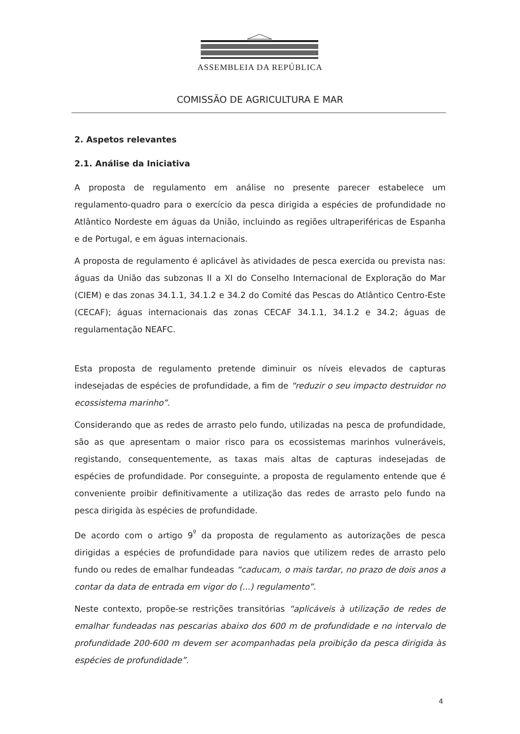ASSEMBLEIA DA REPÚBLICA
COMISSÃO DE AGRICULTURA E MAR
2. Aspetos relevantes
2.1. Análise da Iniciativa
A proposta de regulamento em análise no presente parecer estabelece um regulamento-quadro para o exercício da pesca dirigida a espécies de profundidade no Atlântico Nordeste em águas da União, incluindo as regiões ultraperiféricas de Espanha e de Portugal, e em águas internacionais.
A proposta de regulamento é aplicável às atividades de pesca exercida ou prevista nas: águas da União das subzonas II a XI do Conselho Internacional de Exploração do Mar (CIEM) e das zonas 34.1.1, 34.1.2 e 34.2 do Comité das Pescas do Atlântico Centro-Este (CECAF); águas internacionais das zonas CECAF 34.1.1, 34.1.2 e 34.2; águas de regulamentação NEAFC.
Esta proposta de regulamento pretende diminuir os níveis elevados de capturas indesejadas de espécies de profundidade, a fim de “reduzir o seu impacto destruidor no ecossistema marinho”.
Considerando que as redes de arrasto pelo fundo, utilizadas na pesca de profundidade, são as que apresentam o maior risco para os ecossistemas marinhos vulneráveis, registando, consequentemente, as taxas mais altas de capturas indesejadas de espécies de profundidade. Por conseguinte, a proposta de regulamento entende que é conveniente proibir definitivamente a utilização das redes de arrasto pelo fundo na pesca dirigida às espécies de profundidade.
De acordo com o artigo 9<sup>º</sup> da proposta de regulamento as autorizações de pesca dirigidas a espécies de profundidade para navios que utilizem redes de arrasto pelo fundo ou redes de emalhar fundeadas “caducam, o mais tardar, no prazo de dois anos a contar da data de entrada em vigor do (...) regulamento”.
Neste contexto, propõe-se restrições transitórias “aplicáveis à utilização de redes de emalhar fundeadas nas pescarias abaixo dos 600 m de profundidade e no intervalo de profundidade 200-600 m devem ser acompanhadas pela proibição da pesca dirigida às espécies de profundidade”.
4